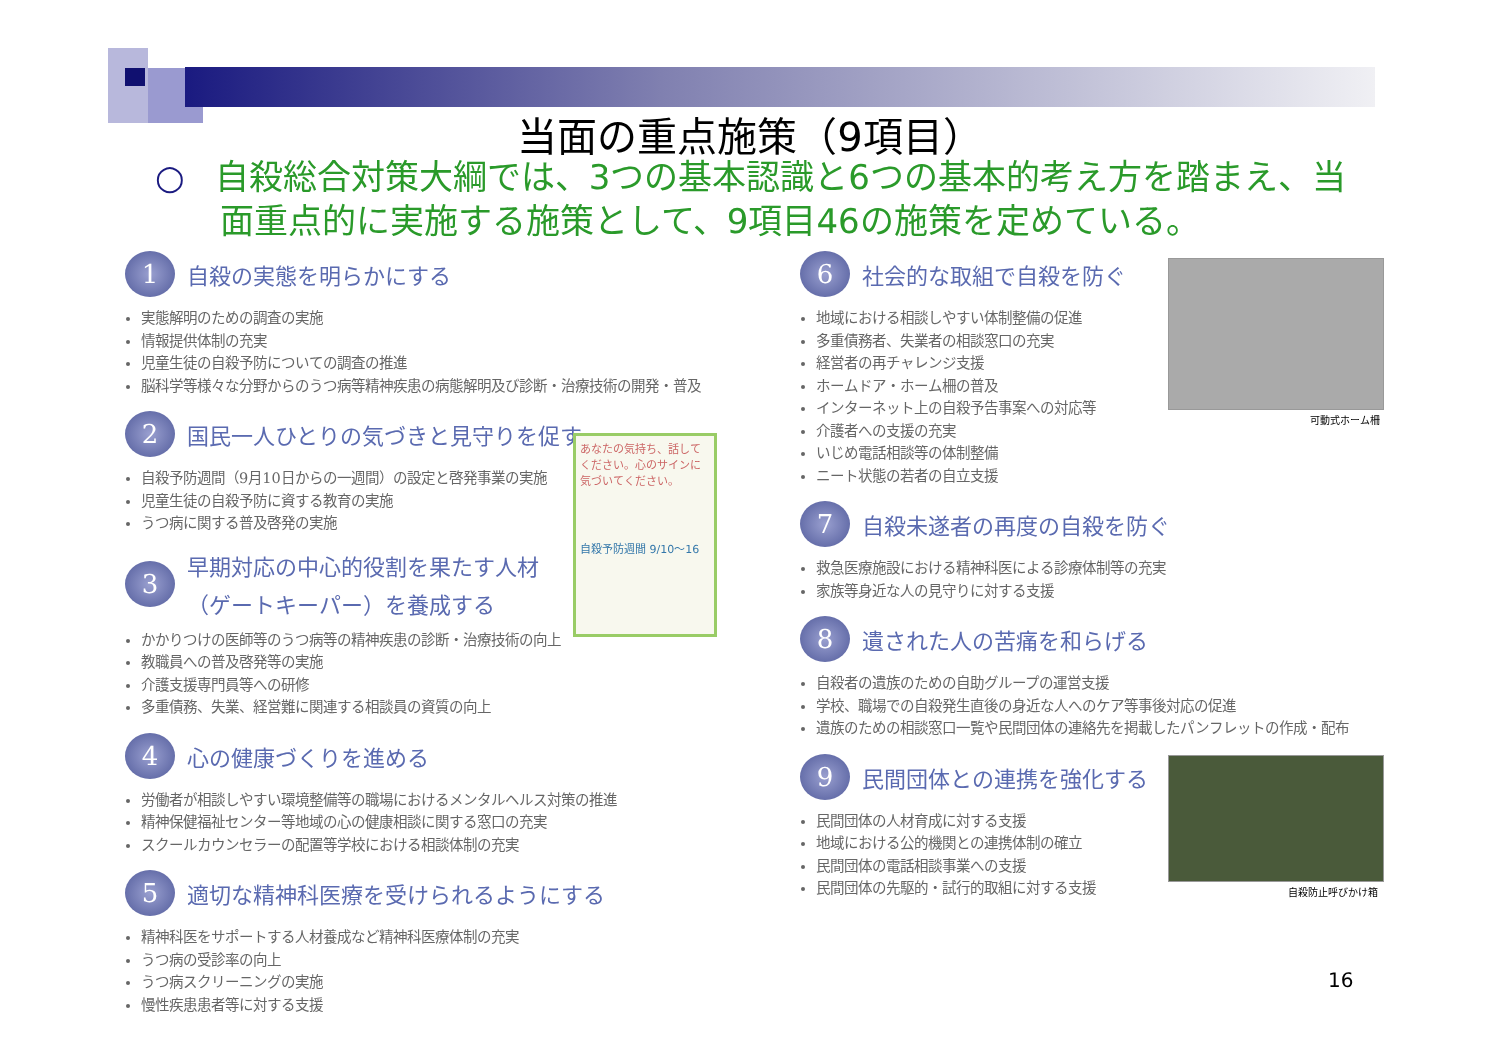当面の重点施策（9項目）
○ 自殺総合対策大綱では、3つの基本認識と6つの基本的考え方を踏まえ、当
面重点的に実施する施策として、9項目46の施策を定めている。
1
自殺の実態を明らかにする
実態解明のための調査の実施
情報提供体制の充実
児童生徒の自殺予防についての調査の推進
脳科学等様々な分野からのうつ病等精神疾患の病態解明及び診断・治療技術の開発・普及
2
国民一人ひとりの気づきと見守りを促す
自殺予防週間（9月10日からの一週間）の設定と啓発事業の実施
児童生徒の自殺予防に資する教育の実施
うつ病に関する普及啓発の実施
3
早期対応の中心的役割を果たす人材
（ゲートキーパー）を養成する
かかりつけの医師等のうつ病等の精神疾患の診断・治療技術の向上
教職員への普及啓発等の実施
介護支援専門員等への研修
多重債務、失業、経営難に関連する相談員の資質の向上
4
心の健康づくりを進める
労働者が相談しやすい環境整備等の職場におけるメンタルヘルス対策の推進
精神保健福祉センター等地域の心の健康相談に関する窓口の充実
スクールカウンセラーの配置等学校における相談体制の充実
5
適切な精神科医療を受けられるようにする
精神科医をサポートする人材養成など精神科医療体制の充実
うつ病の受診率の向上
うつ病スクリーニングの実施
慢性疾患患者等に対する支援
あなたの気持ち、話してください。心のサインに気づいてください。
自殺予防週間 9/10～16
6
社会的な取組で自殺を防ぐ
地域における相談しやすい体制整備の促進
多重債務者、失業者の相談窓口の充実
経営者の再チャレンジ支援
ホームドア・ホーム柵の普及
インターネット上の自殺予告事案への対応等
介護者への支援の充実
いじめ電話相談等の体制整備
ニート状態の若者の自立支援
7
自殺未遂者の再度の自殺を防ぐ
救急医療施設における精神科医による診療体制等の充実
家族等身近な人の見守りに対する支援
8
遺された人の苦痛を和らげる
自殺者の遺族のための自助グループの運営支援
学校、職場での自殺発生直後の身近な人へのケア等事後対応の促進
遺族のための相談窓口一覧や民間団体の連絡先を掲載したパンフレットの作成・配布
9
民間団体との連携を強化する
民間団体の人材育成に対する支援
地域における公的機関との連携体制の確立
民間団体の電話相談事業への支援
民間団体の先駆的・試行的取組に対する支援
可動式ホーム柵
自殺防止呼びかけ箱
16